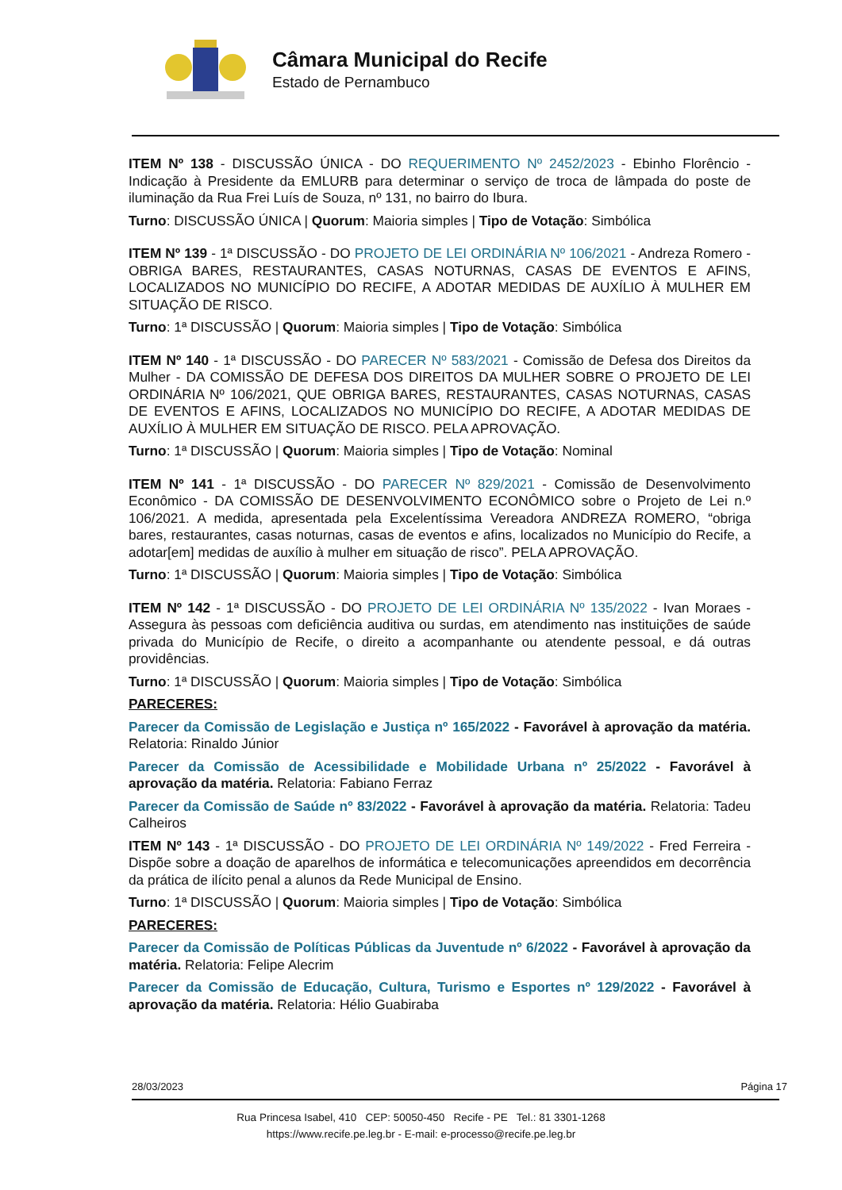Câmara Municipal do Recife
Estado de Pernambuco
ITEM Nº 138 - DISCUSSÃO ÚNICA - DO REQUERIMENTO Nº 2452/2023 - Ebinho Florêncio - Indicação à Presidente da EMLURB para determinar o serviço de troca de lâmpada do poste de iluminação da Rua Frei Luís de Souza, nº 131, no bairro do Ibura.
Turno: DISCUSSÃO ÚNICA | Quorum: Maioria simples | Tipo de Votação: Simbólica
ITEM Nº 139 - 1ª DISCUSSÃO - DO PROJETO DE LEI ORDINÁRIA Nº 106/2021 - Andreza Romero - OBRIGA BARES, RESTAURANTES, CASAS NOTURNAS, CASAS DE EVENTOS E AFINS, LOCALIZADOS NO MUNICÍPIO DO RECIFE, A ADOTAR MEDIDAS DE AUXÍLIO À MULHER EM SITUAÇÃO DE RISCO.
Turno: 1ª DISCUSSÃO | Quorum: Maioria simples | Tipo de Votação: Simbólica
ITEM Nº 140 - 1ª DISCUSSÃO - DO PARECER Nº 583/2021 - Comissão de Defesa dos Direitos da Mulher - DA COMISSÃO DE DEFESA DOS DIREITOS DA MULHER SOBRE O PROJETO DE LEI ORDINÁRIA Nº 106/2021, QUE OBRIGA BARES, RESTAURANTES, CASAS NOTURNAS, CASAS DE EVENTOS E AFINS, LOCALIZADOS NO MUNICÍPIO DO RECIFE, A ADOTAR MEDIDAS DE AUXÍLIO À MULHER EM SITUAÇÃO DE RISCO. PELA APROVAÇÃO.
Turno: 1ª DISCUSSÃO | Quorum: Maioria simples | Tipo de Votação: Nominal
ITEM Nº 141 - 1ª DISCUSSÃO - DO PARECER Nº 829/2021 - Comissão de Desenvolvimento Econômico - DA COMISSÃO DE DESENVOLVIMENTO ECONÔMICO sobre o Projeto de Lei n.º 106/2021. A medida, apresentada pela Excelentíssima Vereadora ANDREZA ROMERO, “obriga bares, restaurantes, casas noturnas, casas de eventos e afins, localizados no Município do Recife, a adotar[em] medidas de auxílio à mulher em situação de risco”. PELA APROVAÇÃO.
Turno: 1ª DISCUSSÃO | Quorum: Maioria simples | Tipo de Votação: Simbólica
ITEM Nº 142 - 1ª DISCUSSÃO - DO PROJETO DE LEI ORDINÁRIA Nº 135/2022 - Ivan Moraes - Assegura às pessoas com deficiência auditiva ou surdas, em atendimento nas instituições de saúde privada do Município de Recife, o direito a acompanhante ou atendente pessoal, e dá outras providências.
Turno: 1ª DISCUSSÃO | Quorum: Maioria simples | Tipo de Votação: Simbólica
PARECERES:
Parecer da Comissão de Legislação e Justiça nº 165/2022 - Favorável à aprovação da matéria. Relatoria: Rinaldo Júnior
Parecer da Comissão de Acessibilidade e Mobilidade Urbana nº 25/2022 - Favorável à aprovação da matéria. Relatoria: Fabiano Ferraz
Parecer da Comissão de Saúde nº 83/2022 - Favorável à aprovação da matéria. Relatoria: Tadeu Calheiros
ITEM Nº 143 - 1ª DISCUSSÃO - DO PROJETO DE LEI ORDINÁRIA Nº 149/2022 - Fred Ferreira - Dispõe sobre a doação de aparelhos de informática e telecomunicações apreendidos em decorrência da prática de ilícito penal a alunos da Rede Municipal de Ensino.
Turno: 1ª DISCUSSÃO | Quorum: Maioria simples | Tipo de Votação: Simbólica
PARECERES:
Parecer da Comissão de Políticas Públicas da Juventude nº 6/2022 - Favorável à aprovação da matéria. Relatoria: Felipe Alecrim
Parecer da Comissão de Educação, Cultura, Turismo e Esportes nº 129/2022 - Favorável à aprovação da matéria. Relatoria: Hélio Guabiraba
28/03/2023 Página 17
Rua Princesa Isabel, 410 CEP: 50050-450 Recife - PE Tel.: 81 3301-1268
https://www.recife.pe.leg.br - E-mail: e-processo@recife.pe.leg.br